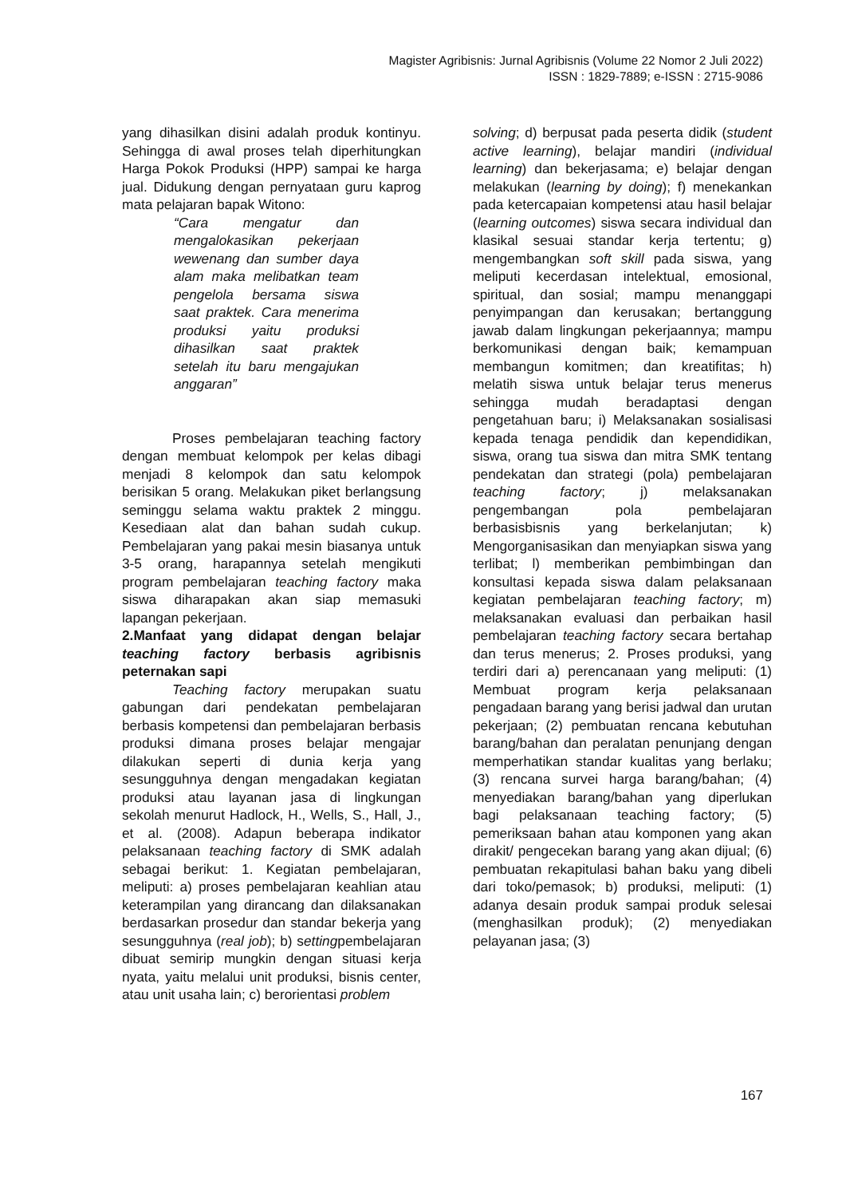Magister Agribisnis: Jurnal Agribisnis (Volume 22 Nomor 2 Juli 2022)
ISSN : 1829-7889; e-ISSN : 2715-9086
yang dihasilkan disini adalah produk kontinyu. Sehingga di awal proses telah diperhitungkan Harga Pokok Produksi (HPP) sampai ke harga jual. Didukung dengan pernyataan guru kaprog mata pelajaran bapak Witono:
“Cara mengatur dan mengalokasikan pekerjaan wewenang dan sumber daya alam maka melibatkan team pengelola bersama siswa saat praktek. Cara menerima produksi yaitu produksi dihasilkan saat praktek setelah itu baru mengajukan anggaran”
Proses pembelajaran teaching factory dengan membuat kelompok per kelas dibagi menjadi 8 kelompok dan satu kelompok berisikan 5 orang. Melakukan piket berlangsung seminggu selama waktu praktek 2 minggu. Kesediaan alat dan bahan sudah cukup. Pembelajaran yang pakai mesin biasanya untuk 3-5 orang, harapannya setelah mengikuti program pembelajaran teaching factory maka siswa diharapakan akan siap memasuki lapangan pekerjaan.
2.Manfaat yang didapat dengan belajar teaching factory berbasis agribisnis peternakan sapi
Teaching factory merupakan suatu gabungan dari pendekatan pembelajaran berbasis kompetensi dan pembelajaran berbasis produksi dimana proses belajar mengajar dilakukan seperti di dunia kerja yang sesungguhnya dengan mengadakan kegiatan produksi atau layanan jasa di lingkungan sekolah menurut Hadlock, H., Wells, S., Hall, J., et al. (2008). Adapun beberapa indikator pelaksanaan teaching factory di SMK adalah sebagai berikut: 1. Kegiatan pembelajaran, meliputi: a) proses pembelajaran keahlian atau keterampilan yang dirancang dan dilaksanakan berdasarkan prosedur dan standar bekerja yang sesungguhnya (real job); b) settingpembelajaran dibuat semirip mungkin dengan situasi kerja nyata, yaitu melalui unit produksi, bisnis center, atau unit usaha lain; c) berorientasi problem
solving; d) berpusat pada peserta didik (student active learning), belajar mandiri (individual learning) dan bekerjasama; e) belajar dengan melakukan (learning by doing); f) menekankan pada ketercapaian kompetensi atau hasil belajar (learning outcomes) siswa secara individual dan klasikal sesuai standar kerja tertentu; g) mengembangkan soft skill pada siswa, yang meliputi kecerdasan intelektual, emosional, spiritual, dan sosial; mampu menanggapi penyimpangan dan kerusakan; bertanggung jawab dalam lingkungan pekerjaannya; mampu berkomunikasi dengan baik; kemampuan membangun komitmen; dan kreatifitas; h) melatih siswa untuk belajar terus menerus sehingga mudah beradaptasi dengan pengetahuan baru; i) Melaksanakan sosialisasi kepada tenaga pendidik dan kependidikan, siswa, orang tua siswa dan mitra SMK tentang pendekatan dan strategi (pola) pembelajaran teaching factory; j) melaksanakan pengembangan pola pembelajaran berbasisbisnis yang berkelanjutan; k) Mengorganisasikan dan menyiapkan siswa yang terlibat; l) memberikan pembimbingan dan konsultasi kepada siswa dalam pelaksanaan kegiatan pembelajaran teaching factory; m) melaksanakan evaluasi dan perbaikan hasil pembelajaran teaching factory secara bertahap dan terus menerus; 2. Proses produksi, yang terdiri dari a) perencanaan yang meliputi: (1) Membuat program kerja pelaksanaan pengadaan barang yang berisi jadwal dan urutan pekerjaan; (2) pembuatan rencana kebutuhan barang/bahan dan peralatan penunjang dengan memperhatikan standar kualitas yang berlaku; (3) rencana survei harga barang/bahan; (4) menyediakan barang/bahan yang diperlukan bagi pelaksanaan teaching factory; (5) pemeriksaan bahan atau komponen yang akan dirakit/ pengecekan barang yang akan dijual; (6) pembuatan rekapitulasi bahan baku yang dibeli dari toko/pemasok; b) produksi, meliputi: (1) adanya desain produk sampai produk selesai (menghasilkan produk); (2) menyediakan pelayanan jasa; (3)
167